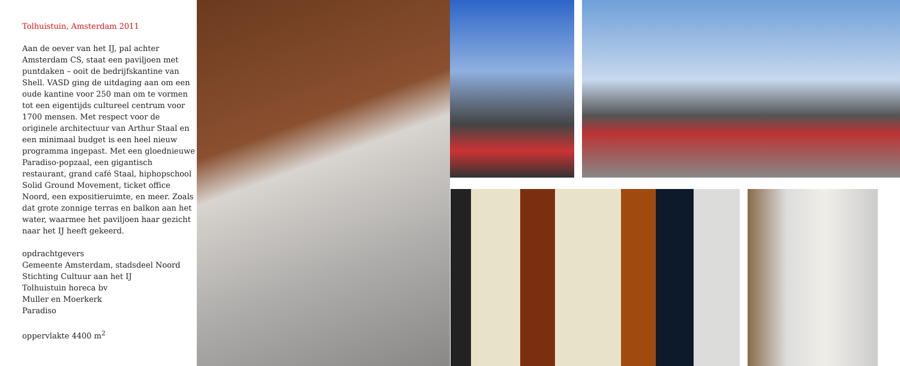Tolhuistuin, Amsterdam 2011
Aan de oever van het IJ, pal achter Amsterdam CS, staat een paviljoen met puntdaken – ooit de bedrijfskantine van Shell. VASD ging de uitdaging aan om een oude kantine voor 250 man om te vormen tot een eigentijds cultureel centrum voor 1700 mensen. Met respect voor de originele architectuur van Arthur Staal en een minimaal budget is een heel nieuw programma ingepast. Met een gloednieuwe Paradiso-popzaal, een gigantisch restaurant, grand café Staal, hiphopschool Solid Ground Movement, ticket office Noord, een expositieruimte, en meer. Zoals dat grote zonnige terras en balkon aan het water, waarmee het paviljoen haar gezicht naar het IJ heeft gekeerd.
opdrachtgevers
Gemeente Amsterdam, stadsdeel Noord
Stichting Cultuur aan het IJ
Tolhuistuin horeca bv
Muller en Moerkerk
Paradiso
oppervlakte 4400 m<sup>2</sup>